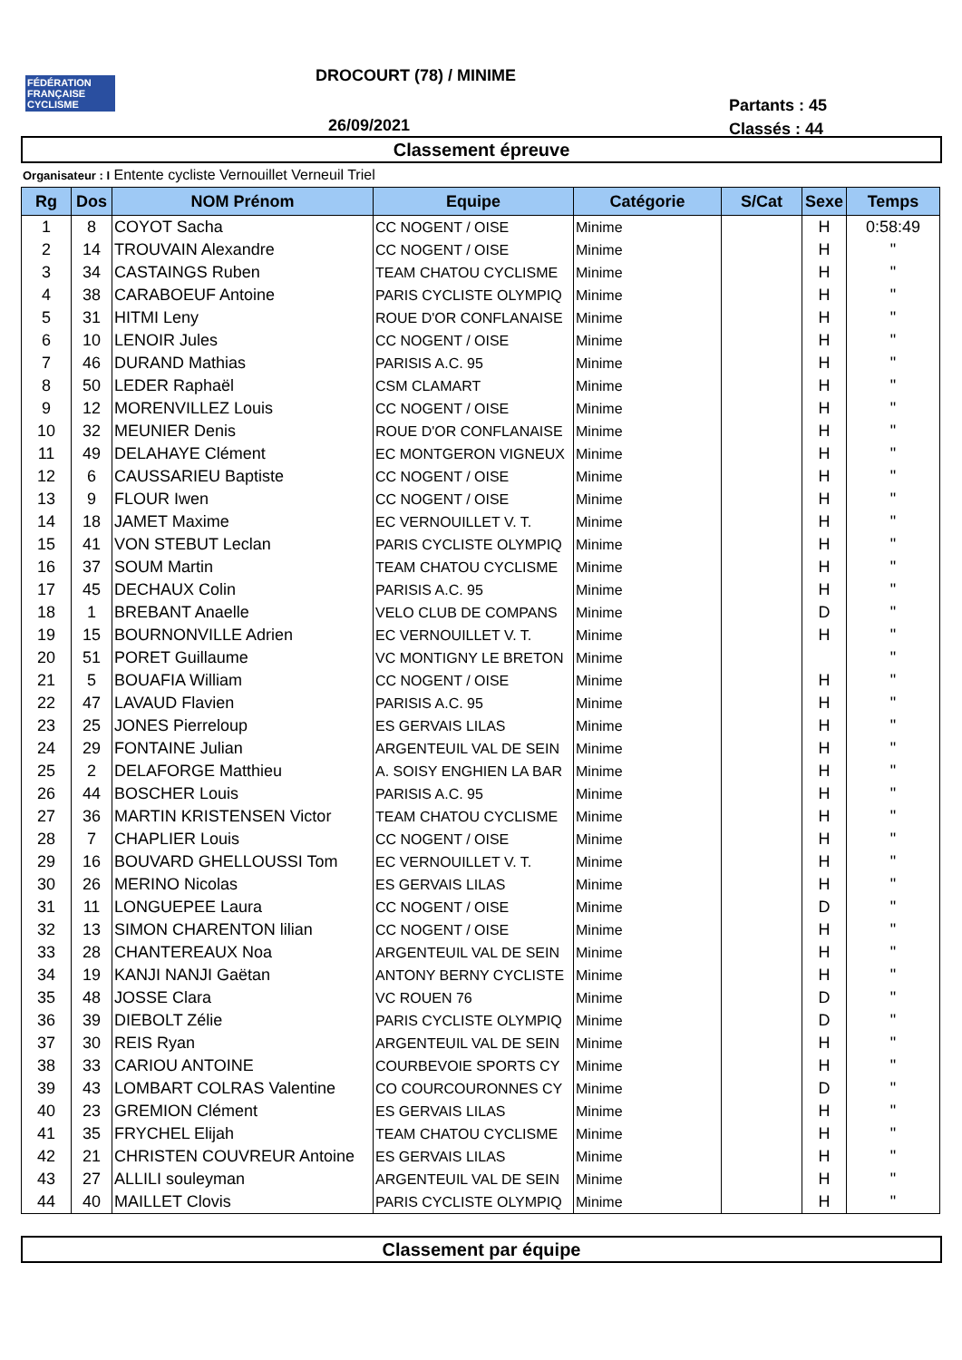FÉDÉRATION FRANÇAISE CYCLISME
DROCOURT (78) / MINIME
Partants : 45
Classés : 44
26/09/2021
Classement épreuve
Organisateur : I Entente cycliste Vernouillet Verneuil Triel
| Rg | Dos | NOM Prénom | Equipe | Catégorie | S/Cat | Sexe | Temps |
| --- | --- | --- | --- | --- | --- | --- | --- |
| 1 | 8 | COYOT Sacha | CC NOGENT / OISE | Minime | | H | 0:58:49 |
| 2 | 14 | TROUVAIN Alexandre | CC NOGENT / OISE | Minime | | H | " |
| 3 | 34 | CASTAINGS Ruben | TEAM CHATOU CYCLISME | Minime | | H | " |
| 4 | 38 | CARABOEUF Antoine | PARIS CYCLISTE OLYMPIQ | Minime | | H | " |
| 5 | 31 | HITMI Leny | ROUE D'OR CONFLANAISE | Minime | | H | " |
| 6 | 10 | LENOIR Jules | CC NOGENT / OISE | Minime | | H | " |
| 7 | 46 | DURAND Mathias | PARISIS A.C. 95 | Minime | | H | " |
| 8 | 50 | LEDER Raphaël | CSM CLAMART | Minime | | H | " |
| 9 | 12 | MORENVILLEZ Louis | CC NOGENT / OISE | Minime | | H | " |
| 10 | 32 | MEUNIER Denis | ROUE D'OR CONFLANAISE | Minime | | H | " |
| 11 | 49 | DELAHAYE Clément | EC MONTGERON VIGNEUX | Minime | | H | " |
| 12 | 6 | CAUSSARIEU Baptiste | CC NOGENT / OISE | Minime | | H | " |
| 13 | 9 | FLOUR Iwen | CC NOGENT / OISE | Minime | | H | " |
| 14 | 18 | JAMET Maxime | EC VERNOUILLET V. T. | Minime | | H | " |
| 15 | 41 | VON STEBUT Leclan | PARIS CYCLISTE OLYMPIQ | Minime | | H | " |
| 16 | 37 | SOUM Martin | TEAM CHATOU CYCLISME | Minime | | H | " |
| 17 | 45 | DECHAUX Colin | PARISIS A.C. 95 | Minime | | H | " |
| 18 | 1 | BREBANT Anaelle | VELO CLUB DE COMPANS | Minime | | D | " |
| 19 | 15 | BOURNONVILLE Adrien | EC VERNOUILLET V. T. | Minime | | H | " |
| 20 | 51 | PORET Guillaume | VC MONTIGNY LE BRETON | Minime | | | " |
| 21 | 5 | BOUAFIA William | CC NOGENT / OISE | Minime | | H | " |
| 22 | 47 | LAVAUD Flavien | PARISIS A.C. 95 | Minime | | H | " |
| 23 | 25 | JONES Pierreloup | ES GERVAIS LILAS | Minime | | H | " |
| 24 | 29 | FONTAINE Julian | ARGENTEUIL VAL DE SEIN | Minime | | H | " |
| 25 | 2 | DELAFORGE Matthieu | A. SOISY ENGHIEN LA BAR | Minime | | H | " |
| 26 | 44 | BOSCHER Louis | PARISIS A.C. 95 | Minime | | H | " |
| 27 | 36 | MARTIN KRISTENSEN Victor | TEAM CHATOU CYCLISME | Minime | | H | " |
| 28 | 7 | CHAPLIER Louis | CC NOGENT / OISE | Minime | | H | " |
| 29 | 16 | BOUVARD GHELLOUSSI Tom | EC VERNOUILLET V. T. | Minime | | H | " |
| 30 | 26 | MERINO Nicolas | ES GERVAIS LILAS | Minime | | H | " |
| 31 | 11 | LONGUEPEE Laura | CC NOGENT / OISE | Minime | | D | " |
| 32 | 13 | SIMON CHARENTON lilian | CC NOGENT / OISE | Minime | | H | " |
| 33 | 28 | CHANTEREAUX Noa | ARGENTEUIL VAL DE SEIN | Minime | | H | " |
| 34 | 19 | KANJI NANJI Gaëtan | ANTONY BERNY CYCLISTE | Minime | | H | " |
| 35 | 48 | JOSSE Clara | VC ROUEN 76 | Minime | | D | " |
| 36 | 39 | DIEBOLT Zélie | PARIS CYCLISTE OLYMPIQ | Minime | | D | " |
| 37 | 30 | REIS Ryan | ARGENTEUIL VAL DE SEIN | Minime | | H | " |
| 38 | 33 | CARIOU ANTOINE | COURBEVOIE SPORTS CY | Minime | | H | " |
| 39 | 43 | LOMBART COLRAS Valentine | CO COURCOURONNES CY | Minime | | D | " |
| 40 | 23 | GREMION Clément | ES GERVAIS LILAS | Minime | | H | " |
| 41 | 35 | FRYCHEL Elijah | TEAM CHATOU CYCLISME | Minime | | H | " |
| 42 | 21 | CHRISTEN COUVREUR Antoine | ES GERVAIS LILAS | Minime | | H | " |
| 43 | 27 | ALLILI souleyman | ARGENTEUIL VAL DE SEIN | Minime | | H | " |
| 44 | 40 | MAILLET Clovis | PARIS CYCLISTE OLYMPIQ | Minime | | H | " |
Classement par équipe